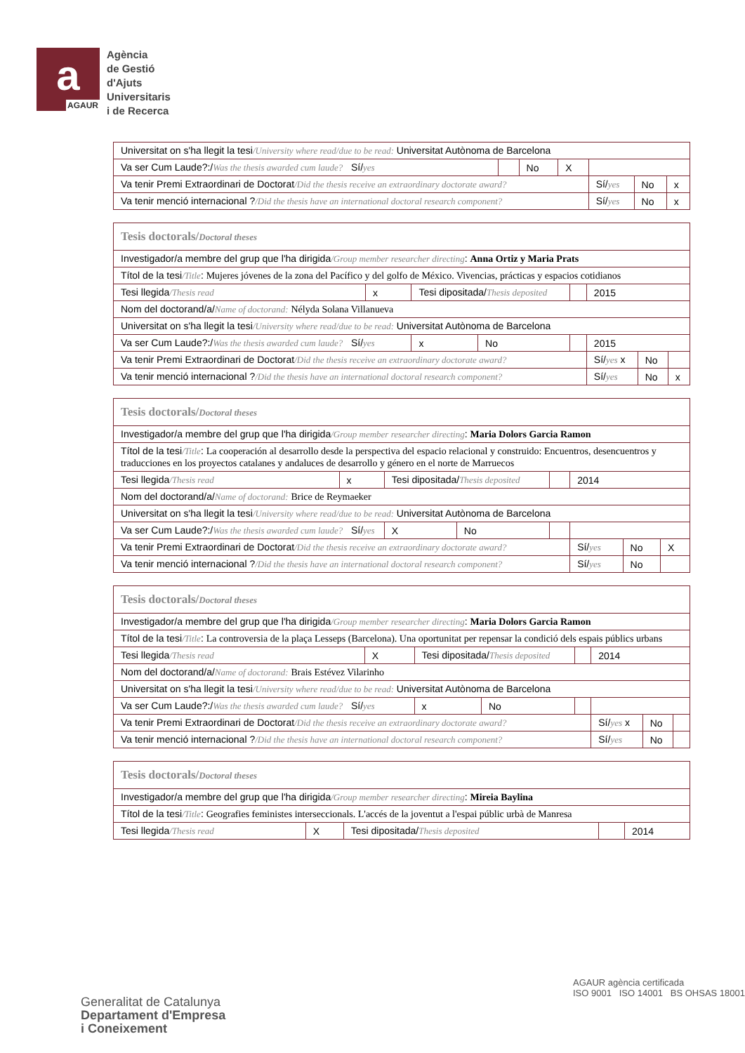a
AGAUR
Agència
de Gestió
d'Ajuts
Universitaris
i de Recerca
| Universitat on s'ha llegit la tesi /University where read/due to be read: Universitat Autònoma de Barcelona | | | | | | |
| Va ser Cum Laude?:/ Was the thesis awarded cum laude? Sí/ yes | | No | X | | | |
| Va tenir Premi Extraordinari de Doctorat /Did the thesis receive an extraordinary doctorate award? | | | | Sí/ yes | No | x |
| Va tenir menció internacional ? /Did the thesis have an international doctoral research component? | | | | Sí/ yes | No | x |
| Tesis doctorals/ Doctoral theses | | | | | | | |
| Investigador/a membre del grup que l'ha dirigida /Group member researcher directing : Anna Ortiz y Maria Prats | | | | | | | |
| Títol de la tesi /Title : Mujeres jóvenes de la zona del Pacífico y del golfo de México. Vivencias, prácticas y espacios cotidianos | | | | | | | |
| Tesi llegida /Thesis read | x | Tesi dipositada/ Thesis deposited | | | 2015 | | |
| Nom del doctorand/a/ Name of doctorand: Nélyda Solana Villanueva | | | | | | | |
| Universitat on s'ha llegit la tesi /University where read/due to be read: Universitat Autònoma de Barcelona | | | | | | | |
| Va ser Cum Laude?:/ Was the thesis awarded cum laude? Sí/ yes | | x | No | | 2015 | | |
| Va tenir Premi Extraordinari de Doctorat /Did the thesis receive an extraordinary doctorate award? | | | | | Sí/ yes x | No | |
| Va tenir menció internacional ? /Did the thesis have an international doctoral research component? | | | | | Sí/ yes | No | x |
| Tesis doctorals/ Doctoral theses | | | | | | | |
| Investigador/a membre del grup que l'ha dirigida /Group member researcher directing : Maria Dolors Garcia Ramon | | | | | | | |
| Títol de la tesi /Title : La cooperación al desarrollo desde la perspectiva del espacio relacional y construido: Encuentros, desencuentros y traducciones en los proyectos catalanes y andaluces de desarrollo y género en el norte de Marruecos | | | | | | | |
| Tesi llegida /Thesis read | x | Tesi dipositada/ Thesis deposited | | | 2014 | | |
| Nom del doctorand/a/ Name of doctorand: Brice de Reymaeker | | | | | | | |
| Universitat on s'ha llegit la tesi /University where read/due to be read: Universitat Autònoma de Barcelona | | | | | | | |
| Va ser Cum Laude?:/ Was the thesis awarded cum laude? Sí/ yes | | X | No | | | | |
| Va tenir Premi Extraordinari de Doctorat /Did the thesis receive an extraordinary doctorate award? | | | | | Sí/ yes | No | X |
| Va tenir menció internacional ? /Did the thesis have an international doctoral research component? | | | | | Sí/ yes | No | |
| Tesis doctorals/ Doctoral theses | | | | | | | |
| Investigador/a membre del grup que l'ha dirigida /Group member researcher directing : Maria Dolors Garcia Ramon | | | | | | | |
| Títol de la tesi /Title : La controversia de la plaça Lesseps (Barcelona). Una oportunitat per repensar la condició dels espais públics urbans | | | | | | | |
| Tesi llegida /Thesis read | X | Tesi dipositada/ Thesis deposited | | | 2014 | | |
| Nom del doctorand/a/ Name of doctorand: Brais Estévez Vilarinho | | | | | | | |
| Universitat on s'ha llegit la tesi /University where read/due to be read: Universitat Autònoma de Barcelona | | | | | | | |
| Va ser Cum Laude?:/ Was the thesis awarded cum laude? Sí/ yes | | x | No | | | | |
| Va tenir Premi Extraordinari de Doctorat /Did the thesis receive an extraordinary doctorate award? | | | | | Sí/ yes x | No | |
| Va tenir menció internacional ? /Did the thesis have an international doctoral research component? | | | | | Sí/ yes | No | |
| Tesis doctorals/ Doctoral theses | | | | |
| Investigador/a membre del grup que l'ha dirigida /Group member researcher directing : Mireia Baylina | | | | |
| Títol de la tesi /Title : Geografies feministes interseccionals. L'accés de la joventut a l'espai públic urbà de Manresa | | | | |
| Tesi llegida /Thesis read | X | Tesi dipositada/ Thesis deposited | | 2014 |
Generalitat de Catalunya
Departament d'Empresa
i Coneixement
AGAUR agència certificada
ISO 9001 ISO 14001 BS OHSAS 18001